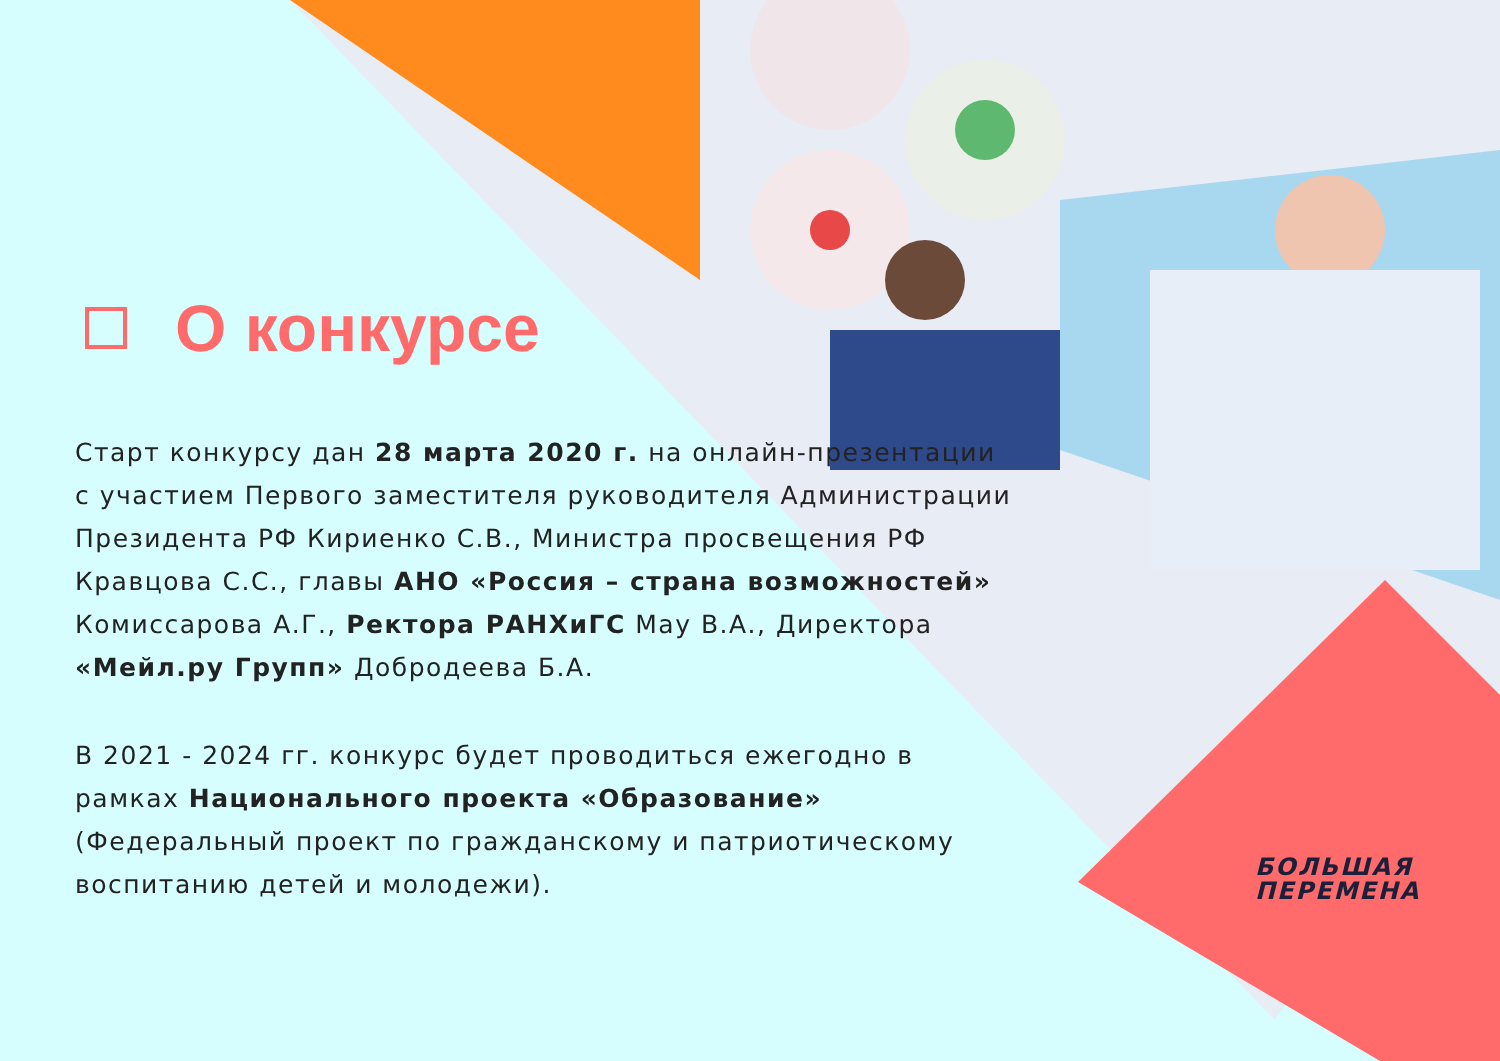О конкурсе
Старт конкурсу дан 28 марта 2020 г. на онлайн-презентации с участием Первого заместителя руководителя Администрации Президента РФ Кириенко С.В., Министра просвещения РФ Кравцова С.С., главы АНО «Россия – страна возможностей» Комиссарова А.Г., Ректора РАНХиГС Мау В.А., Директора «Мейл.ру Групп» Добродеева Б.А.
В 2021 - 2024 гг. конкурс будет проводиться ежегодно в рамках Национального проекта «Образование» (Федеральный проект по гражданскому и патриотическому воспитанию детей и молодежи).
БОЛЬШАЯ
ПЕРЕМЕНА